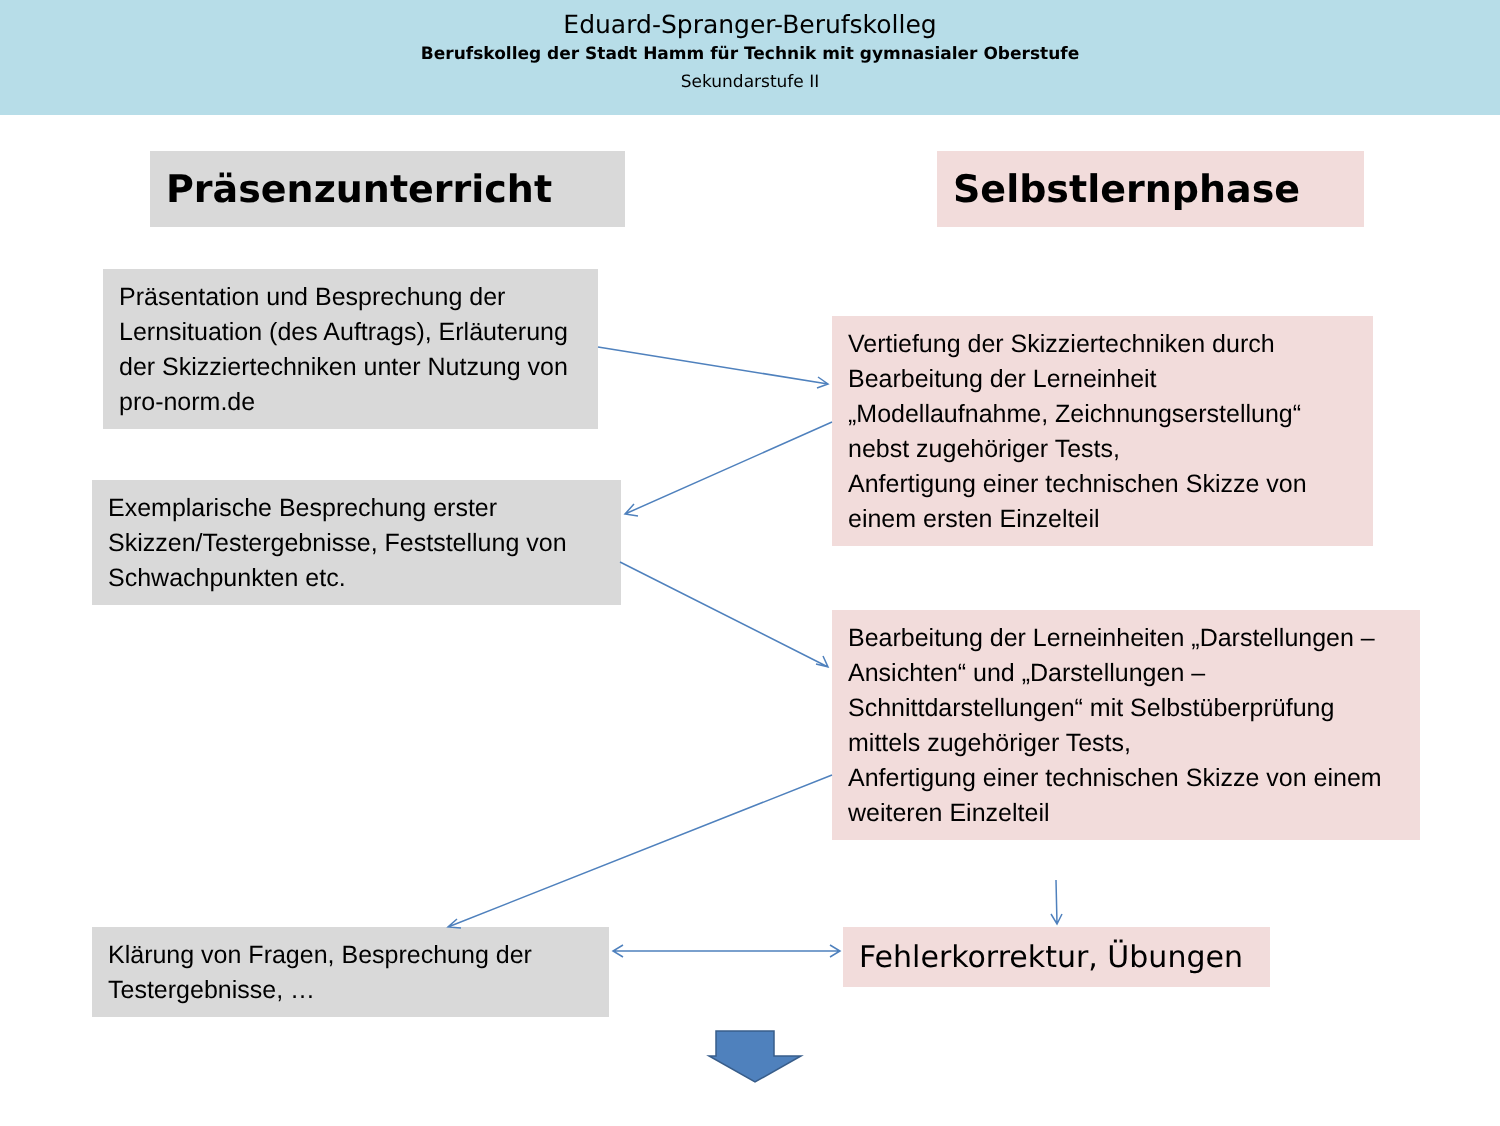Eduard-Spranger-Berufskolleg
Berufskolleg der Stadt Hamm für Technik mit gymnasialer Oberstufe
Sekundarstufe II
Präsenzunterricht Selbstlernphase
Präsentation und Besprechung der Lernsituation (des Auftrags), Erläuterung der Skizziertechniken unter Nutzung von pro-norm.de
Vertiefung der Skizziertechniken durch Bearbeitung der Lerneinheit „Modellaufnahme, Zeichnungserstellung“ nebst zugehöriger Tests,
Anfertigung einer technischen Skizze von einem ersten Einzelteil
Exemplarische Besprechung erster Skizzen/Testergebnisse, Feststellung von Schwachpunkten etc.
Bearbeitung der Lerneinheiten „Darstellungen – Ansichten“ und „Darstellungen – Schnittdarstellungen“ mit Selbstüberprüfung mittels zugehöriger Tests,
Anfertigung einer technischen Skizze von einem weiteren Einzelteil
Klärung von Fragen, Besprechung der Testergebnisse, …
Fehlerkorrektur, Übungen